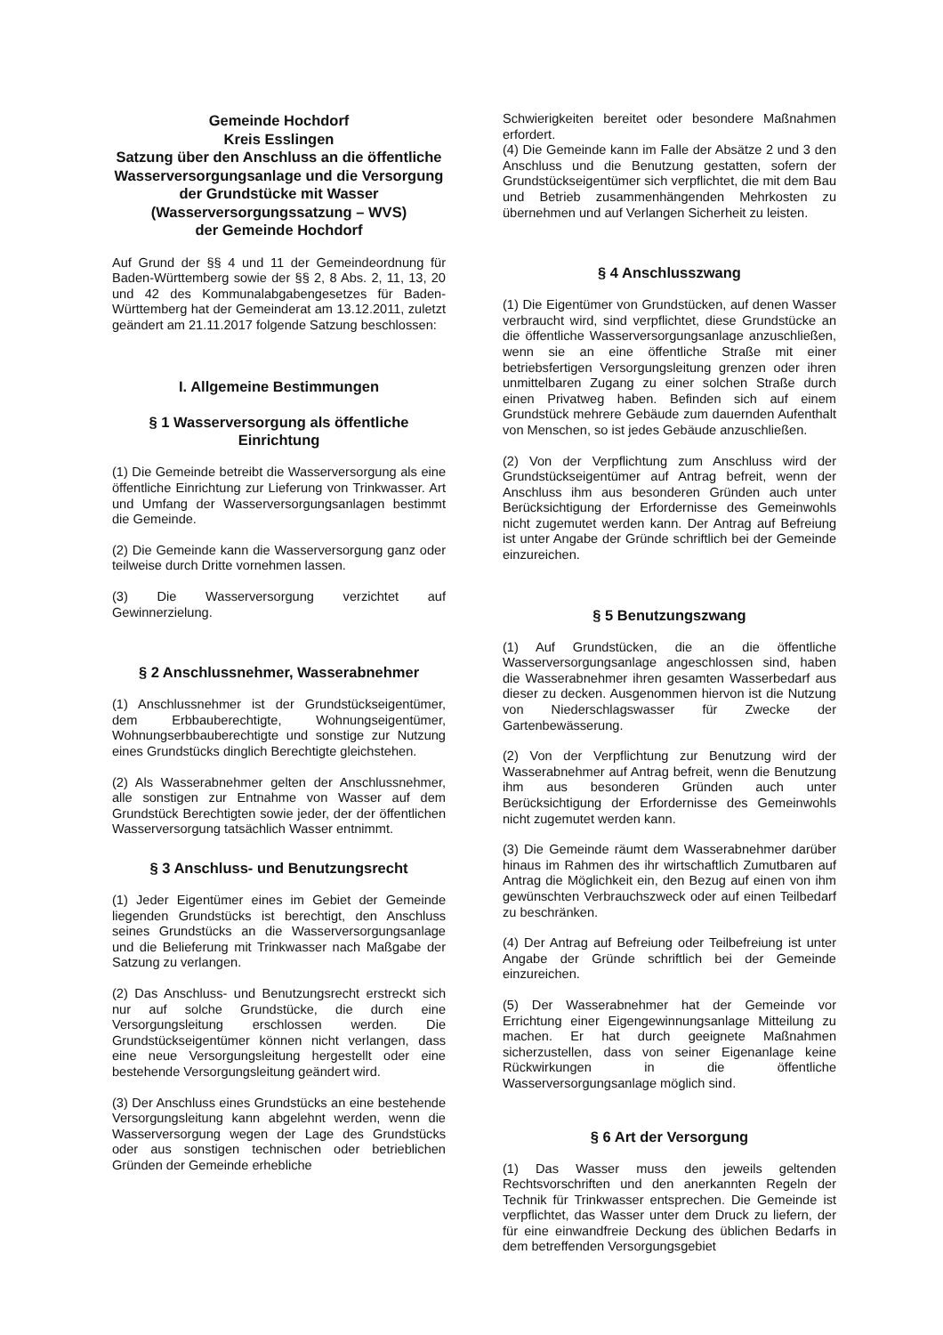Gemeinde Hochdorf
Kreis Esslingen
Satzung über den Anschluss an die öffentliche Wasserversorgungsanlage und die Versorgung der Grundstücke mit Wasser (Wasserversorgungssatzung – WVS)
der Gemeinde Hochdorf
Auf Grund der §§ 4 und 11 der Gemeindeordnung für Baden-Württemberg sowie der §§ 2, 8 Abs. 2, 11, 13, 20 und 42 des Kommunalabgabengesetzes für Baden-Württemberg hat der Gemeinderat am 13.12.2011, zuletzt geändert am 21.11.2017 folgende Satzung beschlossen:
I. Allgemeine Bestimmungen
§ 1 Wasserversorgung als öffentliche Einrichtung
(1) Die Gemeinde betreibt die Wasserversorgung als eine öffentliche Einrichtung zur Lieferung von Trinkwasser. Art und Umfang der Wasserversorgungsanlagen bestimmt die Gemeinde.
(2) Die Gemeinde kann die Wasserversorgung ganz oder teilweise durch Dritte vornehmen lassen.
(3) Die Wasserversorgung verzichtet auf Gewinnerzielung.
§ 2 Anschlussnehmer, Wasserabnehmer
(1) Anschlussnehmer ist der Grundstückseigentümer, dem Erbbauberechtigte, Wohnungseigentümer, Wohnungserbbauberechtigte und sonstige zur Nutzung eines Grundstücks dinglich Berechtigte gleichstehen.
(2) Als Wasserabnehmer gelten der Anschlussnehmer, alle sonstigen zur Entnahme von Wasser auf dem Grundstück Berechtigten sowie jeder, der der öffentlichen Wasserversorgung tatsächlich Wasser entnimmt.
§ 3 Anschluss- und Benutzungsrecht
(1) Jeder Eigentümer eines im Gebiet der Gemeinde liegenden Grundstücks ist berechtigt, den Anschluss seines Grundstücks an die Wasserversorgungsanlage und die Belieferung mit Trinkwasser nach Maßgabe der Satzung zu verlangen.
(2) Das Anschluss- und Benutzungsrecht erstreckt sich nur auf solche Grundstücke, die durch eine Versorgungsleitung erschlossen werden. Die Grundstückseigentümer können nicht verlangen, dass eine neue Versorgungsleitung hergestellt oder eine bestehende Versorgungsleitung geändert wird.
(3) Der Anschluss eines Grundstücks an eine bestehende Versorgungsleitung kann abgelehnt werden, wenn die Wasserversorgung wegen der Lage des Grundstücks oder aus sonstigen technischen oder betrieblichen Gründen der Gemeinde erhebliche
Schwierigkeiten bereitet oder besondere Maßnahmen erfordert.
(4) Die Gemeinde kann im Falle der Absätze 2 und 3 den Anschluss und die Benutzung gestatten, sofern der Grundstückseigentümer sich verpflichtet, die mit dem Bau und Betrieb zusammenhängenden Mehrkosten zu übernehmen und auf Verlangen Sicherheit zu leisten.
§ 4 Anschlusszwang
(1) Die Eigentümer von Grundstücken, auf denen Wasser verbraucht wird, sind verpflichtet, diese Grundstücke an die öffentliche Wasserversorgungsanlage anzuschließen, wenn sie an eine öffentliche Straße mit einer betriebsfertigen Versorgungsleitung grenzen oder ihren unmittelbaren Zugang zu einer solchen Straße durch einen Privatweg haben. Befinden sich auf einem Grundstück mehrere Gebäude zum dauernden Aufenthalt von Menschen, so ist jedes Gebäude anzuschließen.
(2) Von der Verpflichtung zum Anschluss wird der Grundstückseigentümer auf Antrag befreit, wenn der Anschluss ihm aus besonderen Gründen auch unter Berücksichtigung der Erfordernisse des Gemeinwohls nicht zugemutet werden kann. Der Antrag auf Befreiung ist unter Angabe der Gründe schriftlich bei der Gemeinde einzureichen.
§ 5 Benutzungszwang
(1) Auf Grundstücken, die an die öffentliche Wasserversorgungsanlage angeschlossen sind, haben die Wasserabnehmer ihren gesamten Wasserbedarf aus dieser zu decken. Ausgenommen hiervon ist die Nutzung von Niederschlagswasser für Zwecke der Gartenbewässerung.
(2) Von der Verpflichtung zur Benutzung wird der Wasserabnehmer auf Antrag befreit, wenn die Benutzung ihm aus besonderen Gründen auch unter Berücksichtigung der Erfordernisse des Gemeinwohls nicht zugemutet werden kann.
(3) Die Gemeinde räumt dem Wasserabnehmer darüber hinaus im Rahmen des ihr wirtschaftlich Zumutbaren auf Antrag die Möglichkeit ein, den Bezug auf einen von ihm gewünschten Verbrauchszweck oder auf einen Teilbedarf zu beschränken.
(4) Der Antrag auf Befreiung oder Teilbefreiung ist unter Angabe der Gründe schriftlich bei der Gemeinde einzureichen.
(5) Der Wasserabnehmer hat der Gemeinde vor Errichtung einer Eigengewinnungsanlage Mitteilung zu machen. Er hat durch geeignete Maßnahmen sicherzustellen, dass von seiner Eigenanlage keine Rückwirkungen in die öffentliche Wasserversorgungsanlage möglich sind.
§ 6 Art der Versorgung
(1) Das Wasser muss den jeweils geltenden Rechtsvorschriften und den anerkannten Regeln der Technik für Trinkwasser entsprechen. Die Gemeinde ist verpflichtet, das Wasser unter dem Druck zu liefern, der für eine einwandfreie Deckung des üblichen Bedarfs in dem betreffenden Versorgungsgebiet